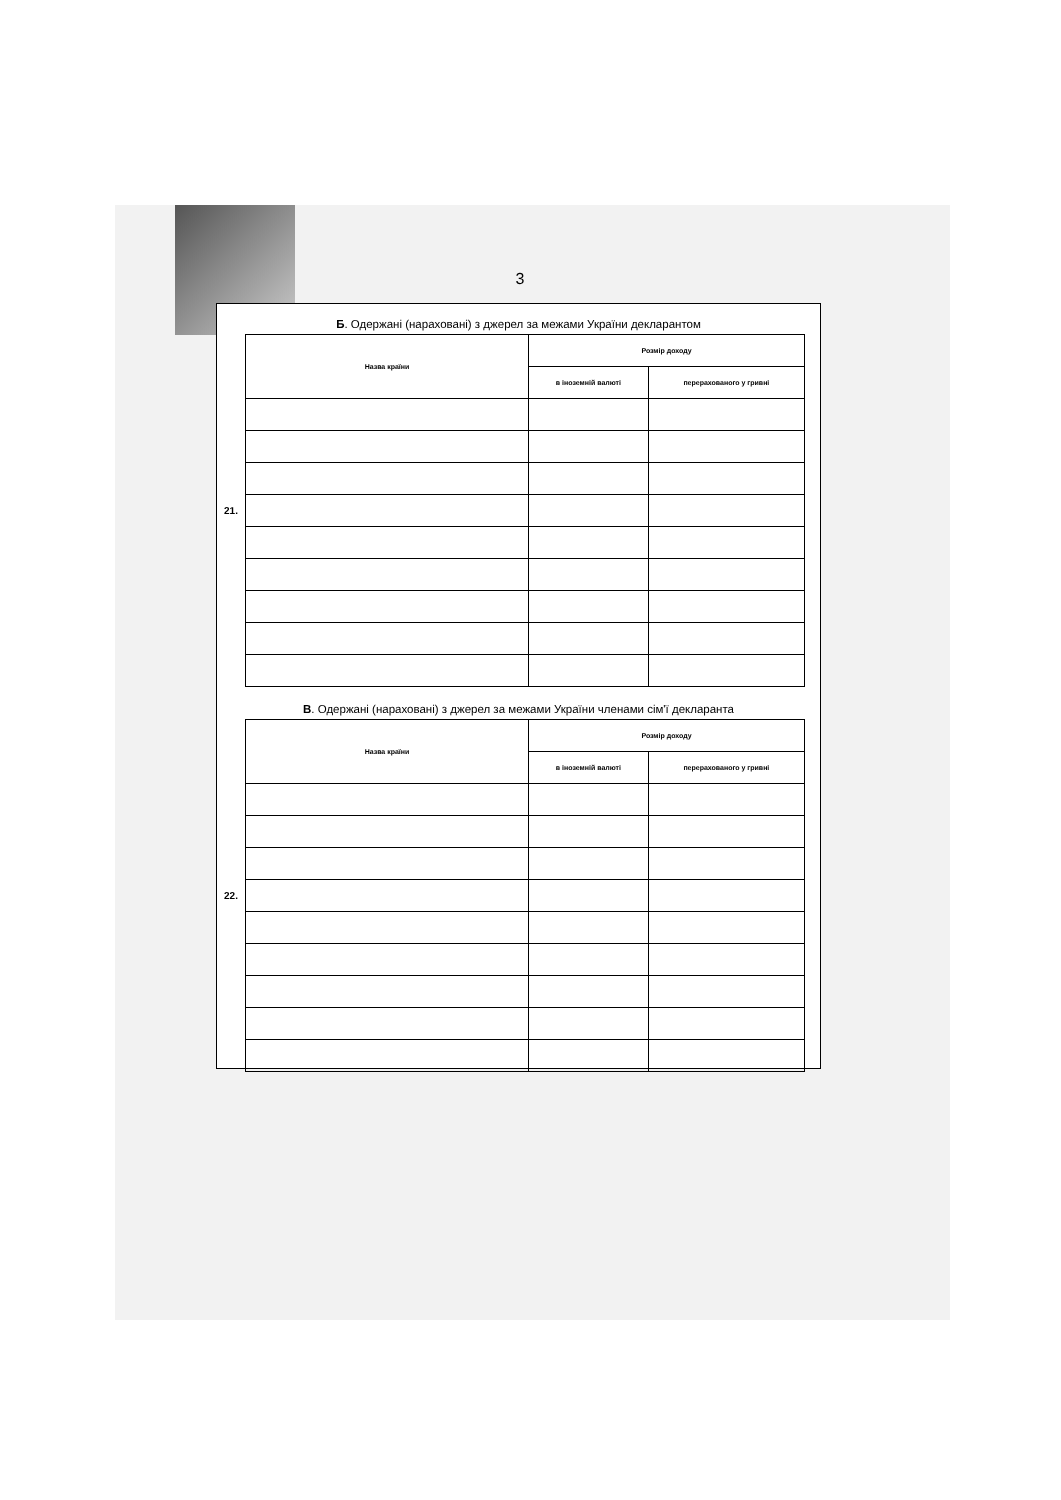3
Б. Одержані (нараховані) з джерел за межами України декларантом
21.
| Назва країни | Розмір доходу | |
| --- | --- | --- |
| | в іноземній валюті | перерахованого у гривні |
В. Одержані (нараховані) з джерел за межами України членами сім'ї декларанта
22.
| Назва країни | Розмір доходу | |
| --- | --- | --- |
| | в іноземній валюті | перерахованого у гривні |